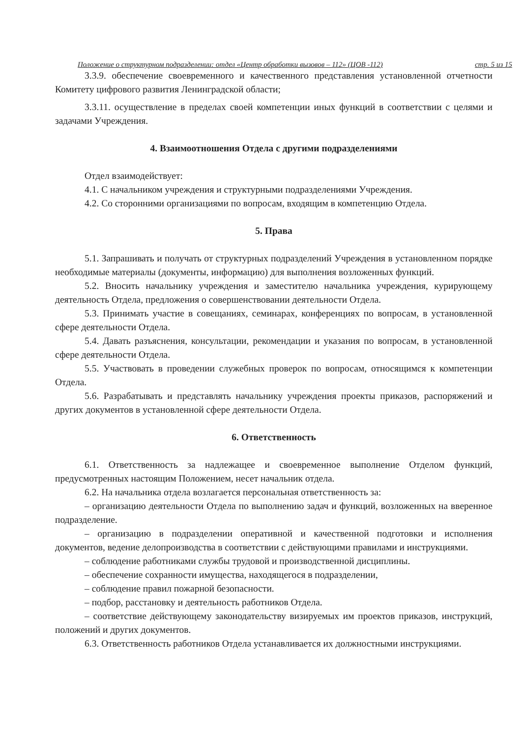Положение о структурном подразделении: отдел «Центр обработки вызовов – 112» (ЦОВ -112) стр. 5 из 15
3.3.9. обеспечение своевременного и качественного представления установленной отчетности Комитету цифрового развития Ленинградской области;
3.3.11. осуществление в пределах своей компетенции иных функций в соответствии с целями и задачами Учреждения.
4. Взаимоотношения Отдела с другими подразделениями
Отдел взаимодействует:
4.1. С начальником учреждения и структурными подразделениями Учреждения.
4.2. Со сторонними организациями по вопросам, входящим в компетенцию Отдела.
5. Права
5.1. Запрашивать и получать от структурных подразделений Учреждения в установленном порядке необходимые материалы (документы, информацию) для выполнения возложенных функций.
5.2. Вносить начальнику учреждения и заместителю начальника учреждения, курирующему деятельность Отдела, предложения о совершенствовании деятельности Отдела.
5.3. Принимать участие в совещаниях, семинарах, конференциях по вопросам, в установленной сфере деятельности Отдела.
5.4. Давать разъяснения, консультации, рекомендации и указания по вопросам, в установленной сфере деятельности Отдела.
5.5. Участвовать в проведении служебных проверок по вопросам, относящимся к компетенции Отдела.
5.6. Разрабатывать и представлять начальнику учреждения проекты приказов, распоряжений и других документов в установленной сфере деятельности Отдела.
6. Ответственность
6.1. Ответственность за надлежащее и своевременное выполнение Отделом функций, предусмотренных настоящим Положением, несет начальник отдела.
6.2. На начальника отдела возлагается персональная ответственность за:
– организацию деятельности Отдела по выполнению задач и функций, возложенных на вверенное подразделение.
– организацию в подразделении оперативной и качественной подготовки и исполнения документов, ведение делопроизводства в соответствии с действующими правилами и инструкциями.
– соблюдение работниками службы трудовой и производственной дисциплины.
– обеспечение сохранности имущества, находящегося в подразделении,
– соблюдение правил пожарной безопасности.
– подбор, расстановку и деятельность работников Отдела.
– соответствие действующему законодательству визируемых им проектов приказов, инструкций, положений и других документов.
6.3. Ответственность работников Отдела устанавливается их должностными инструкциями.